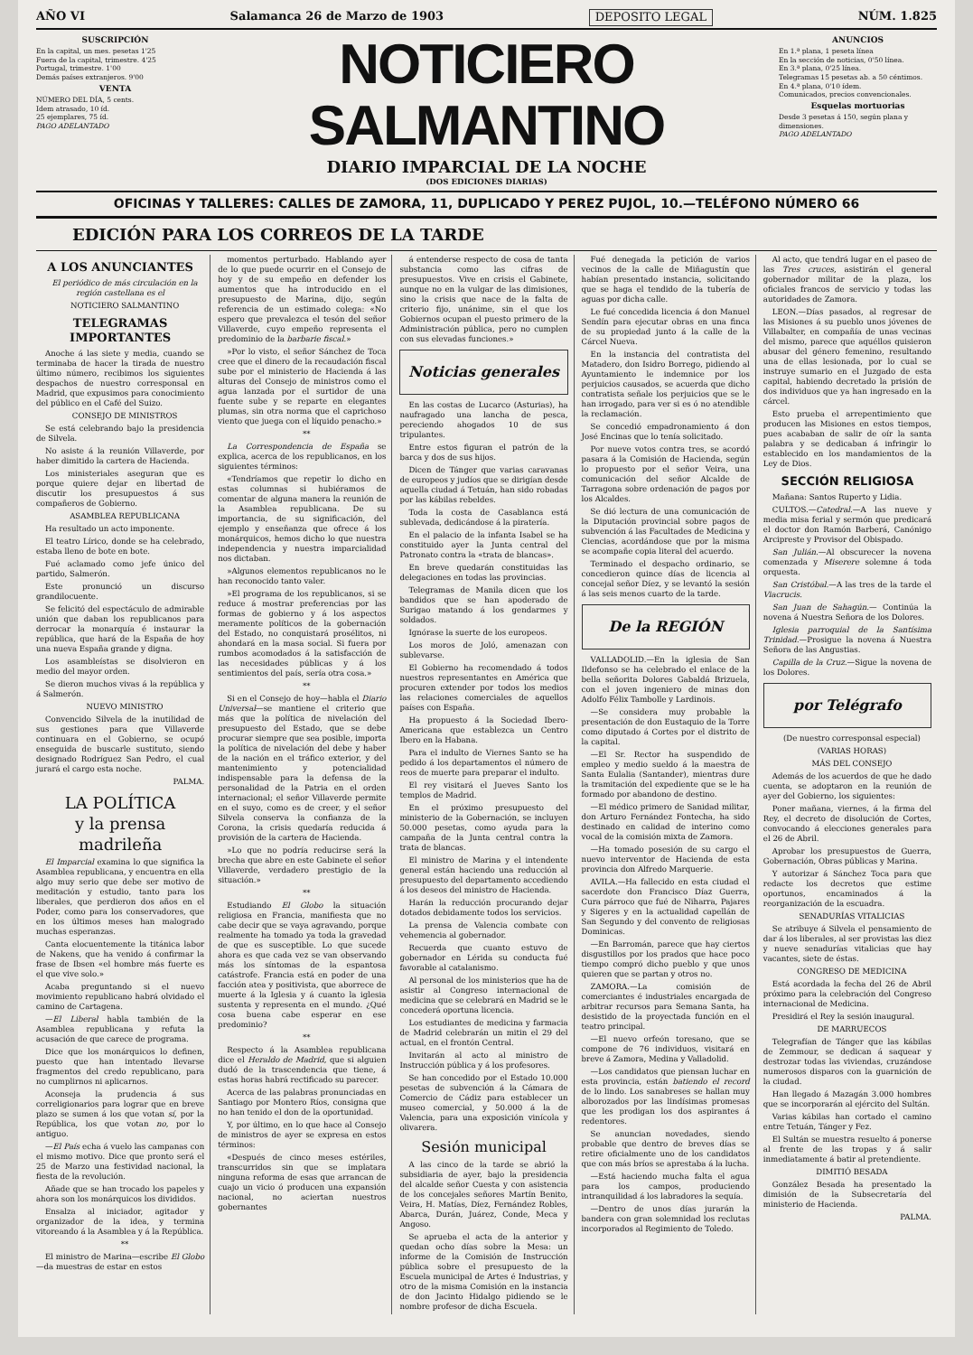AÑO VI Salamanca 26 de Marzo de 1903 DEPOSITO LEGAL NÚM. 1.825
SUSCRIPCIÓN
En la capital, un mes. pesetas 1'25
Fuera de la capital, trimestre. 4'25
Portugal, trimestre. 1'00
Demás países extranjeros. 9'00
VENTA
NÚMERO DEL DÍA, 5 cents.
Idem atrasado, 10 íd.
25 ejemplares, 75 íd.
PAGO ADELANTADO
NOTICIERO SALMANTINO
DIARIO IMPARCIAL DE LA NOCHE
(DOS EDICIONES DIARIAS)
ANUNCIOS
En 1.ª plana, 1 peseta línea
En la sección de noticias, 0'50 línea.
En 3.ª plana, 0'25 línea.
Telegramas 15 pesetas ab. a 50 céntimos.
En 4.ª plana, 0'10 ídem.
Comunicados, precios convencionales.
Esquelas mortuorias
Desde 3 pesetas á 150, según plana y dimensiones.
PAGO ADELANTADO
OFICINAS Y TALLERES: CALLES DE ZAMORA, 11, DUPLICADO Y PEREZ PUJOL, 10.—TELÉFONO NÚMERO 66
EDICIÓN PARA LOS CORREOS DE LA TARDE
A LOS ANUNCIANTES
El periódico de más circulación en la región castellana es el
NOTICIERO SALMANTINO
TELEGRAMAS IMPORTANTES
Anoche á las siete y media, cuando se terminaba de hacer la tirada de nuestro último número, recibimos los siguientes despachos de nuestro corresponsal en Madrid, que expusimos para conocimiento del público en el Café del Suizo.
CONSEJO DE MINISTROS
Se está celebrando bajo la presidencia de Silvela.
No asiste á la reunión Villaverde, por haber dimitido la cartera de Hacienda.
Los ministeriales aseguran que es porque quiere dejar en libertad de discutir los presupuestos á sus compañeros de Gobierno.
ASAMBLEA REPUBLICANA
Ha resultado un acto imponente.
El teatro Lírico, donde se ha celebrado, estaba lleno de bote en bote.
Fué aclamado como jefe único del partido, Salmerón.
Este pronunció un discurso grandilocuente.
Se felicitó del espectáculo de admirable unión que daban los republicanos para derrocar la monarquía é instaurar la república, que hará de la España de hoy una nueva España grande y digna.
Los asambleístas se disolvieron en medio del mayor orden.
Se dieron muchos vivas á la república y á Salmerón.
NUEVO MINISTRO
Convencido Silvela de la inutilidad de sus gestiones para que Villaverde continuara en el Gobierno, se ocupó enseguida de buscarle sustituto, siendo designado Rodríguez San Pedro, el cual jurará el cargo esta noche.
PALMA.
LA POLÍTICA
y la prensa madrileña
El Imparcial examina lo que significa la Asamblea republicana, y encuentra en ella algo muy serio que debe ser motivo de meditación y estudio, tanto para los liberales, que perdieron dos años en el Poder, como para los conservadores, que en los últimos meses han malogrado muchas esperanzas.
Canta elocuentemente la titánica labor de Nakens, que ha venido á confirmar la frase de Ibsen «el hombre más fuerte es el que vive solo.»
Acaba preguntando si el nuevo movimiento republicano habrá olvidado el camino de Cartagena.
—El Liberal habla también de la Asamblea republicana y refuta la acusación de que carece de programa.
Dice que los monárquicos lo definen, puesto que han intentado llevarse fragmentos del credo republicano, para no cumplirnos ni aplicarnos.
Aconseja la prudencia á sus correligionarios para lograr que en breve plazo se sumen á los que votan sí, por la República, los que votan no, por lo antiguo.
—El País echa á vuelo las campanas con el mismo motivo. Dice que pronto será el 25 de Marzo una festividad nacional, la fiesta de la revolución.
Añade que se han trocado los papeles y ahora son los monárquicos los divididos.
Ensalza al iniciador, agitador y organizador de la idea, y termina vitoreando á la Asamblea y á la República.
**
El ministro de Marina—escribe El Globo—da muestras de estar en estos
momentos perturbado. Hablando ayer de lo que puede ocurrir en el Consejo de hoy y de su empeño en defender los aumentos que ha introducido en el presupuesto de Marina, dijo, según referencia de un estimado colega: «No espero que prevalezca el tesón del señor Villaverde, cuyo empeño representa el predominio de la barbarie fiscal.»
»Por lo visto, el señor Sánchez de Toca cree que el dinero de la recaudación fiscal sube por el ministerio de Hacienda á las alturas del Consejo de ministros como el agua lanzada por el surtidor de una fuente sube y se reparte en elegantes plumas, sin otra norma que el caprichoso viento que juega con el líquido penacho.»
**
La Correspondencia de España se explica, acerca de los republicanos, en los siguientes términos:
«Tendríamos que repetir lo dicho en estas columnas si hubiéramos de comentar de alguna manera la reunión de la Asamblea republicana. De su importancia, de su significación, del ejemplo y enseñanza que ofrece á los monárquicos, hemos dicho lo que nuestra independencia y nuestra imparcialidad nos dictaban.
»Algunos elementos republicanos no le han reconocido tanto valer.
»El programa de los republicanos, si se reduce á mostrar preferencias por las formas de gobierno y á los aspectos meramente políticos de la gobernación del Estado, no conquistará prosélitos, ni ahondará en la masa social. Si fuera por rumbos acomodados á la satisfacción de las necesidades públicas y á los sentimientos del país, sería otra cosa.»
**
Si en el Consejo de hoy—habla el Diario Universal—se mantiene el criterio que más que la política de nivelación del presupuesto del Estado, que se debe procurar siempre que sea posible, importa la política de nivelación del debe y haber de la nación en el tráfico exterior, y del mantenimiento y potencialidad indispensable para la defensa de la personalidad de la Patria en el orden internacional; el señor Villaverde permite en el suyo, como es de creer, y el señor Silvela conserva la confianza de la Corona, la crisis quedaría reducida á provisión de la cartera de Hacienda.
»Lo que no podría reducirse será la brecha que abre en este Gabinete el señor Villaverde, verdadero prestigio de la situación.»
**
Estudiando El Globo la situación religiosa en Francia, manifiesta que no cabe decir que se vaya agravando, porque realmente ha tomado ya toda la gravedad de que es susceptible. Lo que sucede ahora es que cada vez se van observando más los síntomas de la espantosa catástrofe. Francia está en poder de una facción atea y positivista, que aborrece de muerte á la Iglesia y á cuanto la iglesia sustenta y representa en el mundo. ¿Qué cosa buena cabe esperar en ese predominio?
**
Respecto á la Asamblea republicana dice el Heraldo de Madrid, que si alguien dudó de la trascendencia que tiene, á estas horas habrá rectificado su parecer.
Acerca de las palabras pronunciadas en Santiago por Montero Ríos, consigna que no han tenido el don de la oportunidad.
Y, por último, en lo que hace al Consejo de ministros de ayer se expresa en estos términos:
«Después de cinco meses estériles, transcurridos sin que se implatara ninguna reforma de esas que arrancan de cuajo un vicio ó producen una expansión nacional, no aciertan nuestros gobernantes
á entenderse respecto de cosa de tanta substancia como las cifras de presupuestos. Vive en crisis el Gabinete, aunque no en la vulgar de las dimisiones, sino la crisis que nace de la falta de criterio fijo, unánime, sin el que los Gobiernos ocupan el puesto primero de la Administración pública, pero no cumplen con sus elevadas funciones.»
Noticias generales
En las costas de Lucarco (Asturias), ha naufragado una lancha de pesca, pereciendo ahogados 10 de sus tripulantes.
Entre estos figuran el patrón de la barca y dos de sus hijos.
Dicen de Tánger que varias caravanas de europeos y judíos que se dirigían desde aquella ciudad á Tetuán, han sido robadas por las kábilas rebeldes.
Toda la costa de Casablanca está sublevada, dedicándose á la piratería.
En el palacio de la infanta Isabel se ha constituido ayer la Junta central del Patronato contra la «trata de blancas».
En breve quedarán constituidas las delegaciones en todas las provincias.
Telegramas de Manila dicen que los bandidos que se han apoderado de Surigao matando á los gendarmes y soldados.
Ignórase la suerte de los europeos.
Los moros de Joló, amenazan con sublevarse.
El Gobierno ha recomendado á todos nuestros representantes en América que procuren extender por todos los medios las relaciones comerciales de aquellos países con España.
Ha propuesto á la Sociedad Ibero-Americana que establezca un Centro Ibero en la Habana.
Para el indulto de Viernes Santo se ha pedido á los departamentos el número de reos de muerte para preparar el indulto.
El rey visitará el Jueves Santo los templos de Madrid.
En el próximo presupuesto del ministerio de la Gobernación, se incluyen 50.000 pesetas, como ayuda para la campaña de la Junta central contra la trata de blancas.
El ministro de Marina y el intendente general están haciendo una reducción al presupuesto del departamento accediendo á los deseos del ministro de Hacienda.
Harán la reducción procurando dejar dotados debidamente todos los servicios.
La prensa de Valencia combate con vehemencia al gobernador.
Recuerda que cuanto estuvo de gobernador en Lérida su conducta fué favorable al catalanismo.
Al personal de los ministerios que ha de asistir al Congreso internacional de medicina que se celebrará en Madrid se le concederá oportuna licencia.
Los estudiantes de medicina y farmacia de Madrid celebrarán un mitin el 29 del actual, en el frontón Central.
Invitarán al acto al ministro de Instrucción pública y á los profesores.
Se han concedido por el Estado 10.000 pesetas de subvención á la Cámara de Comercio de Cádiz para establecer un museo comercial, y 50.000 á la de Valencia, para una exposición vinícola y olivarera.
Sesión municipal
A las cinco de la tarde se abrió la subsidiaria de ayer, bajo la presidencia del alcalde señor Cuesta y con asistencia de los concejales señores Martín Benito, Veira, H. Matías, Díez, Fernández Robles, Abarca, Durán, Juárez, Conde, Meca y Angoso.
Se aprueba el acta de la anterior y quedan ocho días sobre la Mesa: un informe de la Comisión de Instrucción pública sobre el presupuesto de la Escuela municipal de Artes é Industrias, y otro de la misma Comisión en la instancia de don Jacinto Hidalgo pidiendo se le nombre profesor de dicha Escuela.
Fué denegada la petición de varios vecinos de la calle de Miñagustín que habían presentado instancia, solicitando que se haga el tendido de la tubería de aguas por dicha calle.
Le fué concedida licencia á don Manuel Sendín para ejecutar obras en una finca de su propiedad junto á la calle de la Cárcel Nueva.
En la instancia del contratista del Matadero, don Isidro Borrego, pidiendo al Ayuntamiento le indemnice por los perjuicios causados, se acuerda que dicho contratista señale los perjuicios que se le han irrogado, para ver si es ó no atendible la reclamación.
Se concedió empadronamiento á don José Encinas que lo tenía solicitado.
Por nueve votos contra tres, se acordó pasara á la Comisión de Hacienda, según lo propuesto por el señor Veira, una comunicación del señor Alcalde de Tarragona sobre ordenación de pagos por los Alcaldes.
Se dió lectura de una comunicación de la Diputación provincial sobre pagos de subvención á las Facultades de Medicina y Ciencias, acordándose que por la misma se acompañe copia literal del acuerdo.
Terminado el despacho ordinario, se concedieron quince días de licencia al concejal señor Díez, y se levantó la sesión á las seis menos cuarto de la tarde.
De la REGIÓN
VALLADOLID.—En la iglesia de San Ildefonso se ha celebrado el enlace de la bella señorita Dolores Gabaldá Brizuela, con el joven ingeniero de minas don Adolfo Félix Tambolle y Lardinois.
—Se considera muy probable la presentación de don Eustaquio de la Torre como diputado á Cortes por el distrito de la capital.
—El Sr. Rector ha suspendido de empleo y medio sueldo á la maestra de Santa Eulalia (Santander), mientras dure la tramitación del expediente que se le ha formado por abandono de destino.
—El médico primero de Sanidad militar, don Arturo Fernández Fontecha, ha sido destinado en calidad de interino como vocal de la comisión mixta de Zamora.
—Ha tomado posesión de su cargo el nuevo interventor de Hacienda de esta provincia don Alfredo Marquerie.
AVILA.—Ha fallecido en esta ciudad el sacerdote don Francisco Díaz Guerra, Cura párroco que fué de Niharra, Pajares y Sigeres y en la actualidad capellán de San Segundo y del convento de religiosas Dominicas.
—En Barromán, parece que hay ciertos disgustillos por los prados que hace poco tiempo compró dicho pueblo y que unos quieren que se partan y otros no.
ZAMORA.—La comisión de comerciantes é industriales encargada de arbitrar recursos para Semana Santa, ha desistido de la proyectada función en el teatro principal.
—El nuevo orfeón toresano, que se compone de 76 individuos, visitará en breve á Zamora, Medina y Valladolid.
—Los candidatos que piensan luchar en esta provincia, están batiendo el record de lo lindo. Los sanabreses se hallan muy alborozados por las lindísimas promesas que les prodigan los dos aspirantes á redentores.
Se anuncian novedades, siendo probable que dentro de breves días se retire oficialmente uno de los candidatos que con más bríos se aprestaba á la lucha.
—Está haciendo mucha falta el agua para los campos, produciendo intranquilidad á los labradores la sequía.
—Dentro de unos días jurarán la bandera con gran solemnidad los reclutas incorporados al Regimiento de Toledo.
Al acto, que tendrá lugar en el paseo de las Tres cruces, asistirán el general gobernador militar de la plaza, los oficiales francos de servicio y todas las autoridades de Zamora.
LEON.—Días pasados, al regresar de las Misiones á su pueblo unos jóvenes de Villabalter, en compañía de unas vecinas del mismo, parece que aquéllos quisieron abusar del género femenino, resultando una de ellas lesionada, por lo cual se instruye sumario en el Juzgado de esta capital, habiendo decretado la prisión de dos individuos que ya han ingresado en la cárcel.
Esto prueba el arrepentimiento que producen las Misiones en estos tiempos, pues acababan de salir de oír la santa palabra y se dedicaban á infringir lo establecido en los mandamientos de la Ley de Dios.
SECCIÓN RELIGIOSA
Mañana: Santos Ruperto y Lidia.
CULTOS.—Catedral.—A las nueve y media misa ferial y sermón que predicará el doctor don Ramón Barberá, Canónigo Arcipreste y Provisor del Obispado.
San Julián.—Al obscurecer la novena comenzada y Miserere solemne á toda orquesta.
San Cristóbal.—A las tres de la tarde el Viacrucis.
San Juan de Sahagún.— Continúa la novena á Nuestra Señora de los Dolores.
Iglesia parroquial de la Santísima Trinidad.—Prosigue la novena á Nuestra Señora de las Angustias.
Capilla de la Cruz.—Sigue la novena de los Dolores.
por Telégrafo
(De nuestro corresponsal especial)
(VARIAS HORAS)
MÁS DEL CONSEJO
Además de los acuerdos de que he dado cuenta, se adoptaron en la reunión de ayer del Gobierno, los siguientes:
Poner mañana, viernes, á la firma del Rey, el decreto de disolución de Cortes, convocando á elecciones generales para el 26 de Abril.
Aprobar los presupuestos de Guerra, Gobernación, Obras públicas y Marina.
Y autorizar á Sánchez Toca para que redacte los decretos que estime oportunos, encaminados á la reorganización de la escuadra.
SENADURÍAS VITALICIAS
Se atribuye á Silvela el pensamiento de dar á los liberales, al ser provistas las diez y nueve senadurías vitalicias que hay vacantes, siete de éstas.
CONGRESO DE MEDICINA
Está acordada la fecha del 26 de Abril próximo para la celebración del Congreso internacional de Medicina.
Presidirá el Rey la sesión inaugural.
DE MARRUECOS
Telegrafían de Tánger que las kábilas de Zemmour, se dedican á saquear y destrozar todas las viviendas, cruzándose numerosos disparos con la guarnición de la ciudad.
Han llegado á Mazagán 3.000 hombres que se incorporarán al ejército del Sultán.
Varias kábilas han cortado el camino entre Tetuán, Tánger y Fez.
El Sultán se muestra resuelto á ponerse al frente de las tropas y á salir inmediatamente á batir al pretendiente.
DIMITIÓ BESADA
González Besada ha presentado la dimisión de la Subsecretaría del ministerio de Hacienda.
PALMA.